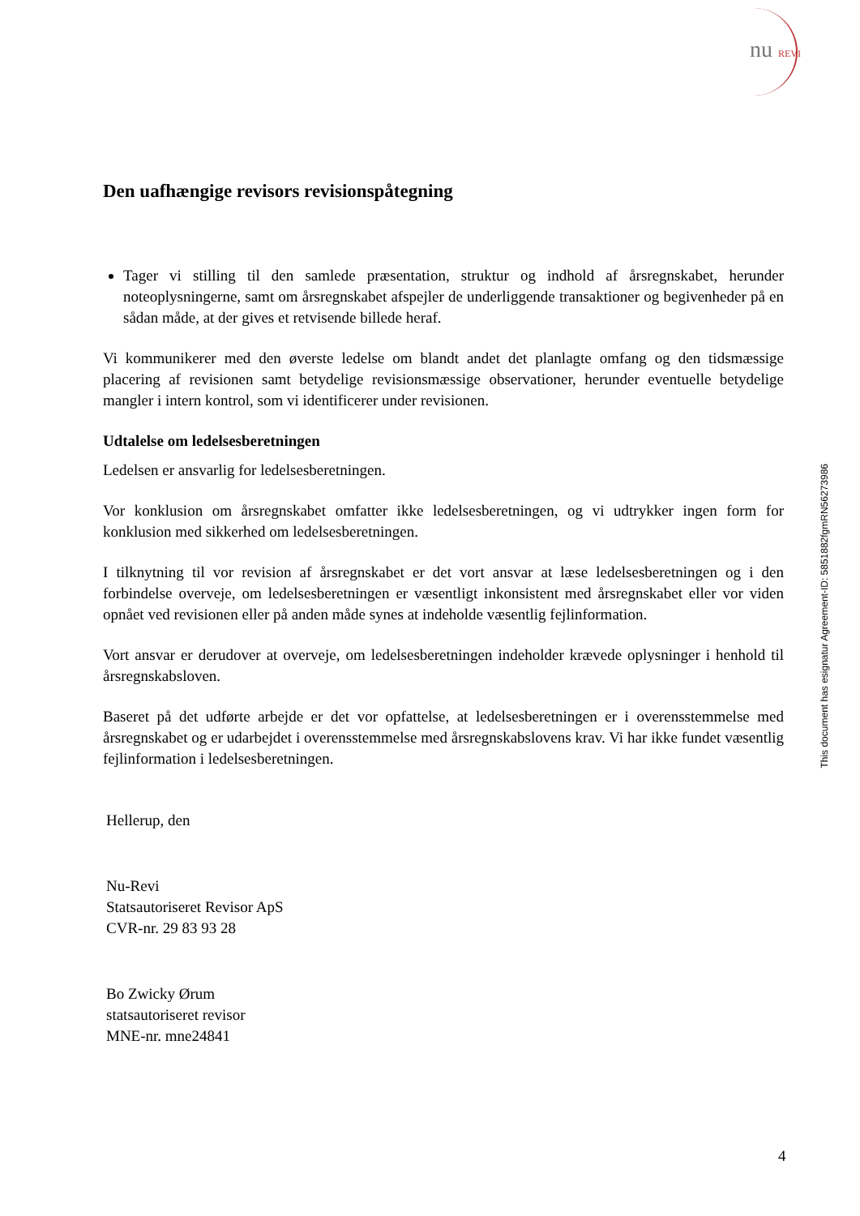nu REVI
This document has esignatur Agreement-ID: 5851882fgmRN56273986
Den uafhængige revisors revisionspåtegning
Tager vi stilling til den samlede præsentation, struktur og indhold af årsregnskabet, herunder noteoplysningerne, samt om årsregnskabet afspejler de underliggende transaktioner og begivenheder på en sådan måde, at der gives et retvisende billede heraf.
Vi kommunikerer med den øverste ledelse om blandt andet det planlagte omfang og den tidsmæssige placering af revisionen samt betydelige revisionsmæssige observationer, herunder eventuelle betydelige mangler i intern kontrol, som vi identificerer under revisionen.
Udtalelse om ledelsesberetningen
Ledelsen er ansvarlig for ledelsesberetningen.
Vor konklusion om årsregnskabet omfatter ikke ledelsesberetningen, og vi udtrykker ingen form for konklusion med sikkerhed om ledelsesberetningen.
I tilknytning til vor revision af årsregnskabet er det vort ansvar at læse ledelsesberetningen og i den forbindelse overveje, om ledelsesberetningen er væsentligt inkonsistent med årsregnskabet eller vor viden opnået ved revisionen eller på anden måde synes at indeholde væsentlig fejlinformation.
Vort ansvar er derudover at overveje, om ledelsesberetningen indeholder krævede oplysninger i henhold til årsregnskabsloven.
Baseret på det udførte arbejde er det vor opfattelse, at ledelsesberetningen er i overensstemmelse med årsregnskabet og er udarbejdet i overensstemmelse med årsregnskabslovens krav. Vi har ikke fundet væsentlig fejlinformation i ledelsesberetningen.
Hellerup, den
Nu-Revi
Statsautoriseret Revisor ApS
CVR-nr. 29 83 93 28
Bo Zwicky Ørum
statsautoriseret revisor
MNE-nr. mne24841
4